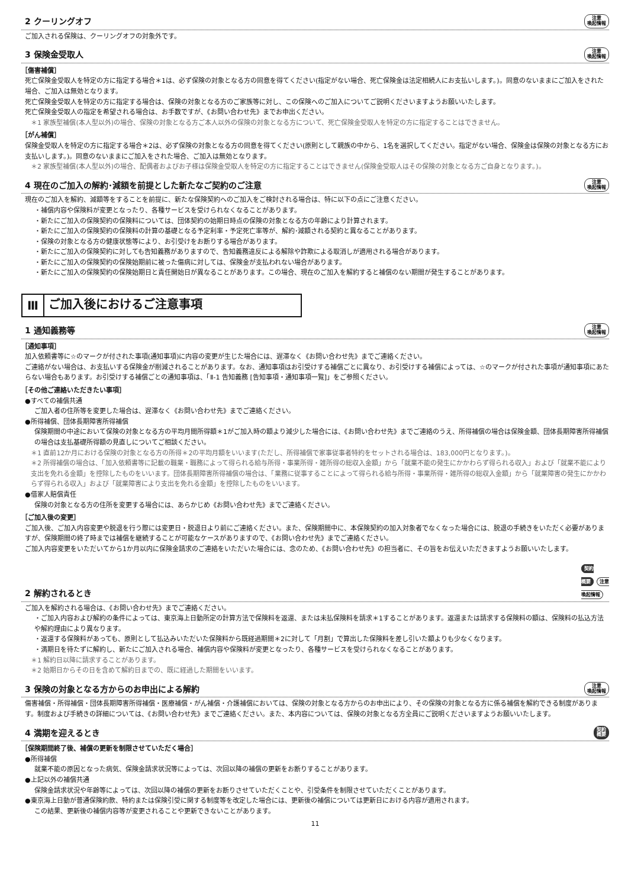2 クーリングオフ 注意
喚起情報
ご加入される保険は、クーリングオフの対象外です。
3 保険金受取人 注意
喚起情報
［傷害補償］
死亡保険金受取人を特定の方に指定する場合＊1は、必ず保険の対象となる方の同意を得てください(指定がない場合、死亡保険金は法定相続人にお支払いします。)。同意のないままにご加入をされた場合、ご加入は無効となります。
死亡保険金受取人を特定の方に指定する場合は、保険の対象となる方のご家族等に対し、この保険へのご加入についてご説明くださいますようお願いいたします。
死亡保険金受取人の指定を希望される場合は、お手数ですが、《お問い合わせ先》までお申出ください。
＊1 家族型補償(本人型以外)の場合、保険の対象となる方ご本人以外の保険の対象となる方について、死亡保険金受取人を特定の方に指定することはできません。
［がん補償］
保険金受取人を特定の方に指定する場合＊2は、必ず保険の対象となる方の同意を得てください(原則として親族の中から、1名を選択してください。指定がない場合、保険金は保険の対象となる方にお支払いします。)。同意のないままにご加入をされた場合、ご加入は無効となります。
＊2 家族型補償(本人型以外)の場合、配偶者およびお子様は保険金受取人を特定の方に指定することはできません(保険金受取人はその保険の対象となる方ご自身となります。)。
4 現在のご加入の解約･減額を前提とした新たなご契約のご注意 注意
喚起情報
現在のご加入を解約、減額等をすることを前提に、新たな保険契約へのご加入をご検討される場合は、特に以下の点にご注意ください。
・補償内容や保険料が変更となったり、各種サービスを受けられなくなることがあります。
・新たにご加入の保険契約の保険料については、団体契約の始期日時点の保険の対象となる方の年齢により計算されます。
・新たにご加入の保険契約の保険料の計算の基礎となる予定利率・予定死亡率等が、解約･減額される契約と異なることがあります。
・保険の対象となる方の健康状態等により、お引受けをお断りする場合があります。
・新たにご加入の保険契約に対しても告知義務がありますので、告知義務違反による解除や詐欺による取消しが適用される場合があります。
・新たにご加入の保険契約の保険始期前に被った傷病に対しては、保険金が支払われない場合があります。
・新たにご加入の保険契約の保険始期日と責任開始日が異なることがあります。この場合、現在のご加入を解約すると補償のない期間が発生することがあります。
Ⅲ ご加入後におけるご注意事項
1 通知義務等 注意
喚起情報
［通知事項］
加入依頼書等に☆のマークが付された事項(通知事項)に内容の変更が生じた場合には、遅滞なく《お問い合わせ先》までご連絡ください。
ご連絡がない場合は、お支払いする保険金が削減されることがあります。なお、通知事項はお引受けする補償ごとに異なり、お引受けする補償によっては、☆のマークが付された事項が通知事項にあたらない場合もあります。お引受けする補償ごとの通知事項は、「Ⅱ-1 告知義務 [告知事項・通知事項一覧]」をご参照ください。
［その他ご連絡いただきたい事項］
●すべての補償共通
ご加入者の住所等を変更した場合は、遅滞なく《お問い合わせ先》までご連絡ください。
●所得補償、団体長期障害所得補償
保険期間の中途において保険の対象となる方の平均月間所得額＊1がご加入時の額より減少した場合には、《お問い合わせ先》までご連絡のうえ、所得補償の場合は保険金額、団体長期障害所得補償の場合は支払基礎所得額の見直しについてご相談ください。
＊1 直前12か月における保険の対象となる方の所得＊2の平均月額をいいます(ただし、所得補償で家事従事者特約をセットされる場合は、183,000円となります。)。
＊2 所得補償の場合は、「加入依頼書等に記載の職業・職務によって得られる給与所得・事業所得・雑所得の総収入金額」から「就業不能の発生にかかわらず得られる収入」および「就業不能により支出を免れる金額」を控除したものをいいます。団体長期障害所得補償の場合は、「業務に従事することによって得られる給与所得・事業所得・雑所得の総収入金額」から「就業障害の発生にかかわらず得られる収入」および「就業障害により支出を免れる金額」を控除したものをいいます。
●借家人賠償責任
保険の対象となる方の住所を変更する場合には、あらかじめ《お問い合わせ先》までご連絡ください。
［ご加入後の変更］
ご加入後、ご加入内容変更や脱退を行う際には変更日・脱退日より前にご連絡ください。また、保険期間中に、本保険契約の加入対象者でなくなった場合には、脱退の手続きをいただく必要がありますが、保険期間の終了時までは補償を継続することが可能なケースがありますので、《お問い合わせ先》までご連絡ください。
ご加入内容変更をいただいてから1か月以内に保険金請求のご連絡をいただいた場合には、念のため、《お問い合わせ先》の担当者に、その旨をお伝えいただきますようお願いいたします。
2 解約されるとき 契約
概要 注意
喚起情報
ご加入を解約される場合は、《お問い合わせ先》までご連絡ください。
・ご加入内容および解約の条件によっては、東京海上日動所定の計算方法で保険料を返還、または未払保険料を請求＊1することがあります。返還または請求する保険料の額は、保険料の払込方法や解約理由により異なります。
・返還する保険料があっても、原則として払込みいただいた保険料から既経過期間＊2に対して「月割」で算出した保険料を差し引いた額よりも少なくなります。
・満期日を待たずに解約し、新たにご加入される場合、補償内容や保険料が変更となったり、各種サービスを受けられなくなることがあります。
＊1 解約日以降に請求することがあります。
＊2 始期日からその日を含めて解約日までの、既に経過した期間をいいます。
3 保険の対象となる方からのお申出による解約 注意
喚起情報
傷害補償・所得補償・団体長期障害所得補償・医療補償・がん補償・介護補償においては、保険の対象となる方からのお申出により、その保険の対象となる方に係る補償を解約できる制度があります。制度および手続きの詳細については、《お問い合わせ先》までご連絡ください。また、本内容については、保険の対象となる方全員にご説明くださいますようお願いいたします。
4 満期を迎えるとき 契約
概要
［保険期間終了後、補償の更新を制限させていただく場合］
●所得補償
就業不能の原因となった病気、保険金請求状況等によっては、次回以降の補償の更新をお断りすることがあります。
●上記以外の補償共通
保険金請求状況や年齢等によっては、次回以降の補償の更新をお断りさせていただくことや、引受条件を制限させていただくことがあります。
●東京海上日動が普通保険約款、特約または保険引受に関する制度等を改定した場合には、更新後の補償については更新日における内容が適用されます。
この結果、更新後の補償内容等が変更されることや更新できないことがあります。
11